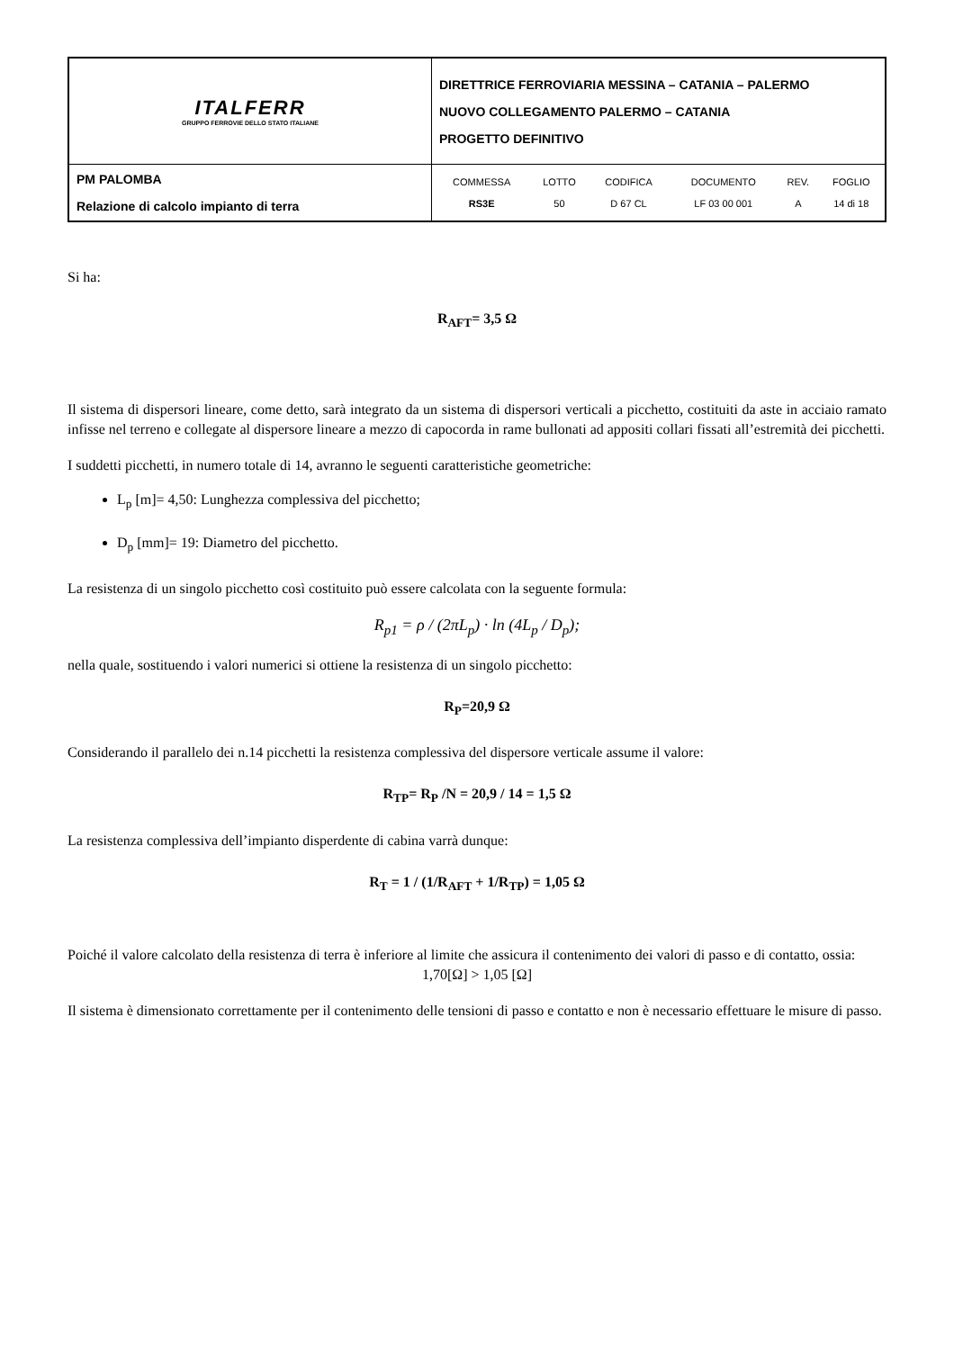| ITALFERR GRUPPO FERROVIE DELLO STATO ITALIANE | DIRETTRICE FERROVIARIA MESSINA – CATANIA – PALERMO NUOVO COLLEGAMENTO PALERMO – CATANIA PROGETTO DEFINITIVO |
| PM PALOMBA Relazione di calcolo impianto di terra | / COMMESSA / LOTTO / CODIFICA / DOCUMENTO / REV. / FOGLIO / / RS3E / 50 / D 67 CL / LF 03 00 001 / A / 14 di 18 / |
Si ha:
R<sub>AFT</sub>= 3,5 Ω
Il sistema di dispersori lineare, come detto, sarà integrato da un sistema di dispersori verticali a picchetto, costituiti da aste in acciaio ramato infisse nel terreno e collegate al dispersore lineare a mezzo di capocorda in rame bullonati ad appositi collari fissati all’estremità dei picchetti.
I suddetti picchetti, in numero totale di 14, avranno le seguenti caratteristiche geometriche:
L<sub>p</sub> [m]= 4,50: Lunghezza complessiva del picchetto;
D<sub>p</sub> [mm]= 19: Diametro del picchetto.
La resistenza di un singolo picchetto così costituito può essere calcolata con la seguente formula:
R<sub>p1</sub> = ρ / (2πL<sub>p</sub>) · ln (4L<sub>p</sub> / D<sub>p</sub>);
nella quale, sostituendo i valori numerici si ottiene la resistenza di un singolo picchetto:
R<sub>P</sub>=20,9 Ω
Considerando il parallelo dei n.14 picchetti la resistenza complessiva del dispersore verticale assume il valore:
R<sub>TP</sub>= R<sub>P</sub> /N = 20,9 / 14 = 1,5 Ω
La resistenza complessiva dell’impianto disperdente di cabina varrà dunque:
R<sub>T</sub> = 1 / (1/R<sub>AFT</sub> + 1/R<sub>TP</sub>) = 1,05 Ω
Poiché il valore calcolato della resistenza di terra è inferiore al limite che assicura il contenimento dei valori di passo e di contatto, ossia:
1,70[Ω] > 1,05 [Ω]
Il sistema è dimensionato correttamente per il contenimento delle tensioni di passo e contatto e non è necessario effettuare le misure di passo.